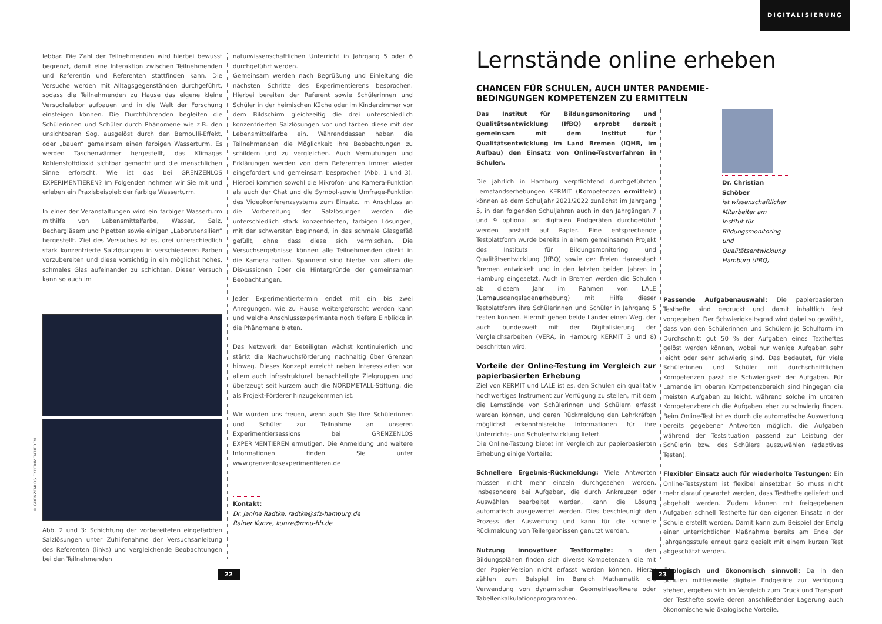lebbar. Die Zahl der Teilnehmenden wird hierbei bewusst begrenzt, damit eine Interaktion zwischen Teilnehmenden und Referentin und Referenten stattfinden kann. Die Versuche werden mit Alltagsgegenständen durchgeführt, sodass die Teilnehmenden zu Hause das eigene kleine Versuchslabor aufbauen und in die Welt der Forschung einsteigen können. Die Durchführenden begleiten die Schülerinnen und Schüler durch Phänomene wie z.B. den unsichtbaren Sog, ausgelöst durch den Bernoulli-Effekt, oder „bauen“ gemeinsam einen farbigen Wasserturm. Es werden Taschenwärmer hergestellt, das Klimagas Kohlenstoffdioxid sichtbar gemacht und die menschlichen Sinne erforscht. Wie ist das bei GRENZENLOS EXPERIMENTIEREN? Im Folgenden nehmen wir Sie mit und erleben ein Praxisbeispiel: der farbige Wasserturm.
In einer der Veranstaltungen wird ein farbiger Wasserturm mithilfe von Lebensmittelfarbe, Wasser, Salz, Bechergläsern und Pipetten sowie einigen „Laborutensilien“ hergestellt. Ziel des Versuches ist es, drei unterschiedlich stark konzentrierte Salzlösungen in verschiedenen Farben vorzubereiten und diese vorsichtig in ein möglichst hohes, schmales Glas aufeinander zu schichten. Dieser Versuch kann so auch im
Abb. 2 und 3: Schichtung der vorbereiteten eingefärbten Salzlösungen unter Zuhilfenahme der Versuchsanleitung des Referenten (links) und vergleichende Beobachtungen bei den Teilnehmenden
© GRENZENLOS EXPERIMENTIEREN
naturwissenschaftlichen Unterricht in Jahrgang 5 oder 6 durchgeführt werden.
Gemeinsam werden nach Begrüßung und Einleitung die nächsten Schritte des Experimentierens besprochen. Hierbei bereiten der Referent sowie Schülerinnen und Schüler in der heimischen Küche oder im Kinderzimmer vor dem Bildschirm gleichzeitig die drei unterschiedlich konzentrierten Salzlösungen vor und färben diese mit der Lebensmittelfarbe ein. Währenddessen haben die Teilnehmenden die Möglichkeit ihre Beobachtungen zu schildern und zu vergleichen. Auch Vermutungen und Erklärungen werden von dem Referenten immer wieder eingefordert und gemeinsam besprochen (Abb. 1 und 3). Hierbei kommen sowohl die Mikrofon- und Kamera-Funktion als auch der Chat und die Symbol-sowie Umfrage-Funktion des Videokonferenzsystems zum Einsatz. Im Anschluss an die Vorbereitung der Salzlösungen werden die unterschiedlich stark konzentrierten, farbigen Lösungen, mit der schwersten beginnend, in das schmale Glasgefäß gefüllt, ohne dass diese sich vermischen. Die Versuchsergebnisse können alle Teilnehmenden direkt in die Kamera halten. Spannend sind hierbei vor allem die Diskussionen über die Hintergründe der gemeinsamen Beobachtungen.
Jeder Experimentiertermin endet mit ein bis zwei Anregungen, wie zu Hause weitergeforscht werden kann und welche Anschlussexperimente noch tiefere Einblicke in die Phänomene bieten.
Das Netzwerk der Beteiligten wächst kontinuierlich und stärkt die Nachwuchsförderung nachhaltig über Grenzen hinweg. Dieses Konzept erreicht neben Interessierten vor allem auch infrastrukturell benachteiligte Zielgruppen und überzeugt seit kurzem auch die NORDMETALL-Stiftung, die als Projekt-Förderer hinzugekommen ist.
Wir würden uns freuen, wenn auch Sie Ihre Schülerinnen und Schüler zur Teilnahme an unseren Experimentiersessions bei GRENZENLOS EXPERIMENTIEREN ermutigen. Die Anmeldung und weitere Informationen finden Sie unter www.grenzenlosexperimentieren.de
Kontakt:
Dr. Janine Radtke, radtke@sfz-hamburg.de
Rainer Kunze, kunze@mnu-hh.de
22
DIGITALISIERUNG
Lernstände online erheben
CHANCEN FÜR SCHULEN, AUCH UNTER PANDEMIE-
BEDINGUNGEN KOMPETENZEN ZU ERMITTELN
Das Institut für Bildungsmonitoring und Qualitätsentwicklung (IfBQ) erprobt derzeit gemeinsam mit dem Institut für Qualitätsentwicklung im Land Bremen (IQHB, im Aufbau) den Einsatz von Online-Testverfahren in Schulen.
Die jährlich in Hamburg verpflichtend durchgeführten Lernstandserhebungen KERMIT (Kompetenzen ermitteln) können ab dem Schuljahr 2021/2022 zunächst im Jahrgang 5, in den folgenden Schuljahren auch in den Jahrgängen 7 und 9 optional an digitalen Endgeräten durchgeführt werden anstatt auf Papier. Eine entsprechende Testplattform wurde bereits in einem gemeinsamen Projekt des Instituts für Bildungsmonitoring und Qualitätsentwicklung (IfBQ) sowie der Freien Hansestadt Bremen entwickelt und in den letzten beiden Jahren in Hamburg eingesetzt. Auch in Bremen werden die Schulen ab diesem Jahr im Rahmen von LALE (Lernausgangslagenerhebung) mit Hilfe dieser Testplattform ihre Schülerinnen und Schüler in Jahrgang 5 testen können. Hiermit gehen beide Länder einen Weg, der auch bundesweit mit der Digitalisierung der Vergleichsarbeiten (VERA, in Hamburg KERMIT 3 und 8) beschritten wird.
Vorteile der Online-Testung im Vergleich zur papierbasierten Erhebung
Ziel von KERMIT und LALE ist es, den Schulen ein qualitativ hochwertiges Instrument zur Verfügung zu stellen, mit dem die Lernstände von Schülerinnen und Schülern erfasst werden können, und deren Rückmeldung den Lehrkräften möglichst erkenntnisreiche Informationen für ihre Unterrichts- und Schulentwicklung liefert.
Die Online-Testung bietet im Vergleich zur papierbasierten Erhebung einige Vorteile:
Schnellere Ergebnis-Rückmeldung: Viele Antworten müssen nicht mehr einzeln durchgesehen werden. Insbesondere bei Aufgaben, die durch Ankreuzen oder Auswählen bearbeitet werden, kann die Lösung automatisch ausgewertet werden. Dies beschleunigt den Prozess der Auswertung und kann für die schnelle Rückmeldung von Teilergebnissen genutzt werden.
Nutzung innovativer Testformate: In den Bildungsplänen finden sich diverse Kompetenzen, die mit der Papier-Version nicht erfasst werden können. Hierzu zählen zum Beispiel im Bereich Mathematik die Verwendung von dynamischer Geometriesoftware oder Tabellenkalkulationsprogrammen.
Dr. Christian Schöber
ist wissenschaftlicher Mitarbeiter am Institut für Bildungsmonitoring und Qualitätsentwicklung Hamburg (IfBQ)
Passende Aufgabenauswahl: Die papierbasierten Testhefte sind gedruckt und damit inhaltlich fest vorgegeben. Der Schwierigkeitsgrad wird dabei so gewählt, dass von den Schülerinnen und Schülern je Schulform im Durchschnitt gut 50 % der Aufgaben eines Textheftes gelöst werden können, wobei nur wenige Aufgaben sehr leicht oder sehr schwierig sind. Das bedeutet, für viele Schülerinnen und Schüler mit durchschnittlichen Kompetenzen passt die Schwierigkeit der Aufgaben. Für Lernende im oberen Kompetenzbereich sind hingegen die meisten Aufgaben zu leicht, während solche im unteren Kompetenzbereich die Aufgaben eher zu schwierig finden. Beim Online-Test ist es durch die automatische Auswertung bereits gegebener Antworten möglich, die Aufgaben während der Testsituation passend zur Leistung der Schülerin bzw. des Schülers auszuwählen (adaptives Testen).
Flexibler Einsatz auch für wiederholte Testungen: Ein Online-Testsystem ist flexibel einsetzbar. So muss nicht mehr darauf gewartet werden, dass Testhefte geliefert und abgeholt werden. Zudem können mit freigegebenen Aufgaben schnell Testhefte für den eigenen Einsatz in der Schule erstellt werden. Damit kann zum Beispiel der Erfolg einer unterrichtlichen Maßnahme bereits am Ende der Jahrgangsstufe erneut ganz gezielt mit einem kurzen Test abgeschätzt werden.
Ökologisch und ökonomisch sinnvoll: Da in den Schulen mittlerweile digitale Endgeräte zur Verfügung stehen, ergeben sich im Vergleich zum Druck und Transport der Testhefte sowie deren anschließender Lagerung auch ökonomische wie ökologische Vorteile.
23